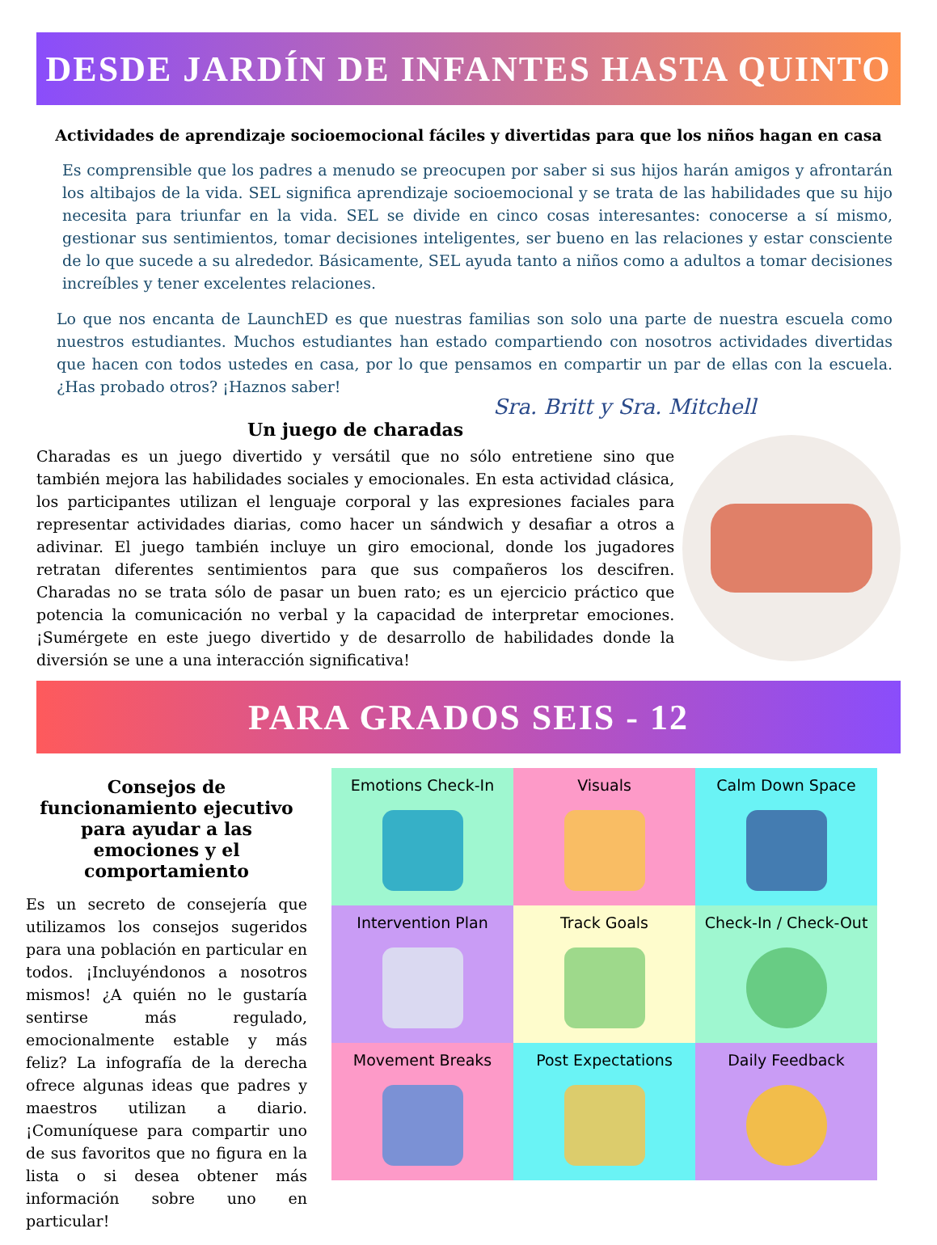DESDE JARDÍN DE INFANTES HASTA QUINTO
Actividades de aprendizaje socioemocional fáciles y divertidas para que los niños hagan en casa
Es comprensible que los padres a menudo se preocupen por saber si sus hijos harán amigos y afrontarán los altibajos de la vida. SEL significa aprendizaje socioemocional y se trata de las habilidades que su hijo necesita para triunfar en la vida. SEL se divide en cinco cosas interesantes: conocerse a sí mismo, gestionar sus sentimientos, tomar decisiones inteligentes, ser bueno en las relaciones y estar consciente de lo que sucede a su alrededor. Básicamente, SEL ayuda tanto a niños como a adultos a tomar decisiones increíbles y tener excelentes relaciones.
Lo que nos encanta de LaunchED es que nuestras familias son solo una parte de nuestra escuela como nuestros estudiantes. Muchos estudiantes han estado compartiendo con nosotros actividades divertidas que hacen con todos ustedes en casa, por lo que pensamos en compartir un par de ellas con la escuela. ¿Has probado otros? ¡Haznos saber!
Sra. Britt y Sra. Mitchell
Un juego de charadas
Charadas es un juego divertido y versátil que no sólo entretiene sino que también mejora las habilidades sociales y emocionales. En esta actividad clásica, los participantes utilizan el lenguaje corporal y las expresiones faciales para representar actividades diarias, como hacer un sándwich y desafiar a otros a adivinar. El juego también incluye un giro emocional, donde los jugadores retratan diferentes sentimientos para que sus compañeros los descifren. Charadas no se trata sólo de pasar un buen rato; es un ejercicio práctico que potencia la comunicación no verbal y la capacidad de interpretar emociones. ¡Sumérgete en este juego divertido y de desarrollo de habilidades donde la diversión se une a una interacción significativa!
PARA GRADOS SEIS - 12
Consejos de funcionamiento ejecutivo para ayudar a las emociones y el comportamiento
Es un secreto de consejería que utilizamos los consejos sugeridos para una población en particular en todos. ¡Incluyéndonos a nosotros mismos! ¿A quién no le gustaría sentirse más regulado, emocionalmente estable y más feliz? La infografía de la derecha ofrece algunas ideas que padres y maestros utilizan a diario. ¡Comuníquese para compartir uno de sus favoritos que no figura en la lista o si desea obtener más información sobre uno en particular!
Emotions Check-In
Visuals
Calm Down Space
Intervention Plan
Track Goals
Check-In / Check-Out
Movement Breaks
Post Expectations
Daily Feedback